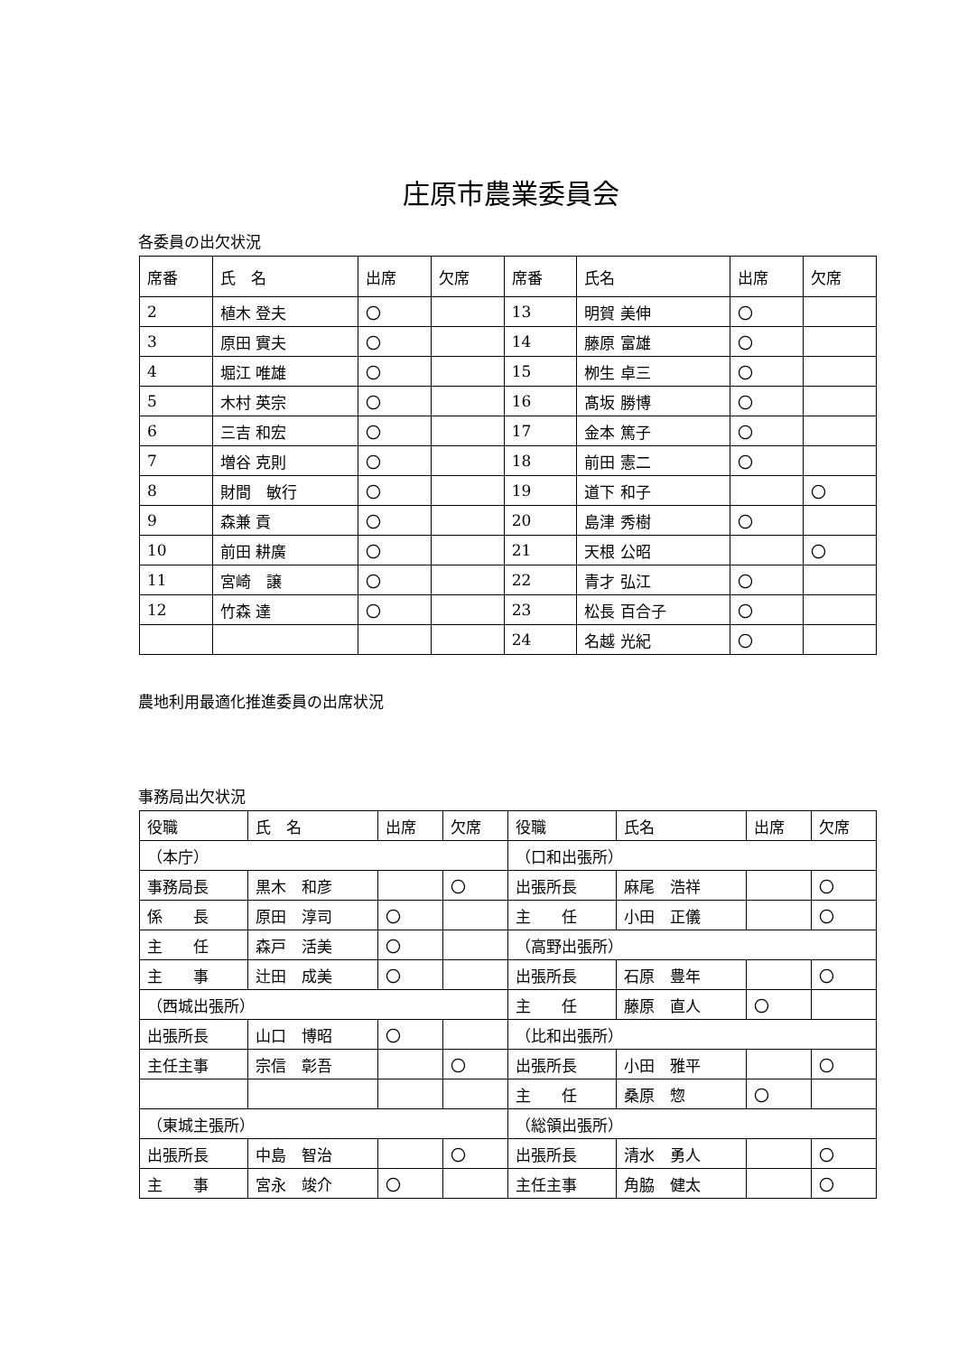庄原市農業委員会
各委員の出欠状況
| 席番 | 氏 名 | 出席 | 欠席 | 席番 | 氏名 | 出席 | 欠席 |
| --- | --- | --- | --- | --- | --- | --- | --- |
| 2 | 植木 登夫 | 〇 | | 13 | 明賀 美伸 | 〇 | |
| 3 | 原田 實夫 | 〇 | | 14 | 藤原 富雄 | 〇 | |
| 4 | 堀江 唯雄 | 〇 | | 15 | 栁生 卓三 | 〇 | |
| 5 | 木村 英宗 | 〇 | | 16 | 髙坂 勝博 | 〇 | |
| 6 | 三吉 和宏 | 〇 | | 17 | 金本 篤子 | 〇 | |
| 7 | 増谷 克則 | 〇 | | 18 | 前田 憲二 | 〇 | |
| 8 | 財間 敏行 | 〇 | | 19 | 道下 和子 | | 〇 |
| 9 | 森兼 貢 | 〇 | | 20 | 島津 秀樹 | 〇 | |
| 10 | 前田 耕廣 | 〇 | | 21 | 天根 公昭 | | 〇 |
| 11 | 宮崎 譲 | 〇 | | 22 | 青才 弘江 | 〇 | |
| 12 | 竹森 達 | 〇 | | 23 | 松長 百合子 | 〇 | |
| | | | | 24 | 名越 光紀 | 〇 | |
農地利用最適化推進委員の出席状況
事務局出欠状況
| 役職 | 氏 名 | 出席 | 欠席 | 役職 | 氏名 | 出席 | 欠席 |
| --- | --- | --- | --- | --- | --- | --- | --- |
| （本庁） | | | | （口和出張所） | | | |
| 事務局長 | 黒木 和彦 | | 〇 | 出張所長 | 麻尾 浩祥 | | 〇 |
| 係 長 | 原田 淳司 | 〇 | | 主 任 | 小田 正儀 | | 〇 |
| 主 任 | 森戸 活美 | 〇 | | （高野出張所） | | | |
| 主 事 | 辻田 成美 | 〇 | | 出張所長 | 石原 豊年 | | 〇 |
| （西城出張所） | | | | 主 任 | 藤原 直人 | 〇 | |
| 出張所長 | 山口 博昭 | 〇 | | （比和出張所） | | | |
| 主任主事 | 宗信 彰吾 | | 〇 | 出張所長 | 小田 雅平 | | 〇 |
| | | | | 主 任 | 桑原 惣 | 〇 | |
| （東城主張所） | | | | （総領出張所） | | | |
| 出張所長 | 中島 智治 | | 〇 | 出張所長 | 清水 勇人 | | 〇 |
| 主 事 | 宮永 竣介 | 〇 | | 主任主事 | 角脇 健太 | | 〇 |